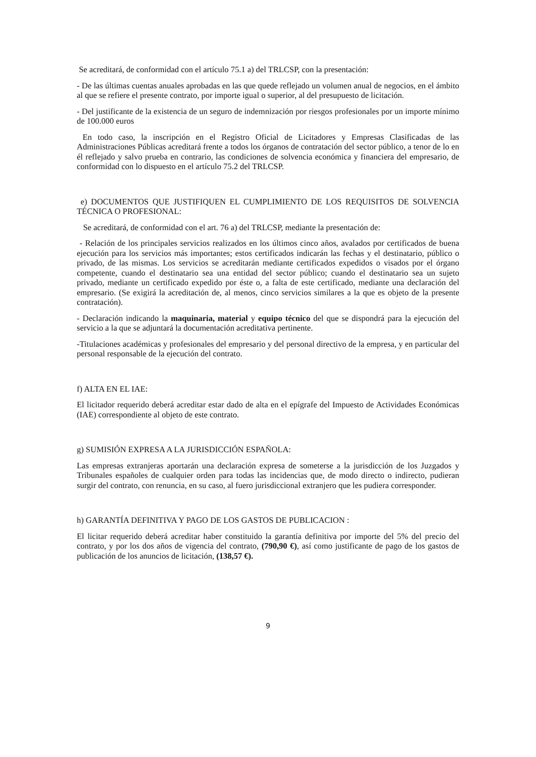Se acreditará, de conformidad con el artículo 75.1 a) del TRLCSP, con la presentación:
- De las últimas cuentas anuales aprobadas en las que quede reflejado un volumen anual de negocios, en el ámbito al que se refiere el presente contrato, por importe igual o superior, al del presupuesto de licitación.
- Del justificante de la existencia de un seguro de indemnización por riesgos profesionales por un importe mínimo de 100.000 euros
En todo caso, la inscripción en el Registro Oficial de Licitadores y Empresas Clasificadas de las Administraciones Públicas acreditará frente a todos los órganos de contratación del sector público, a tenor de lo en él reflejado y salvo prueba en contrario, las condiciones de solvencia económica y financiera del empresario, de conformidad con lo dispuesto en el artículo 75.2 del TRLCSP.
e) DOCUMENTOS QUE JUSTIFIQUEN EL CUMPLIMIENTO DE LOS REQUISITOS DE SOLVENCIA TÉCNICA O PROFESIONAL:
Se acreditará, de conformidad con el art. 76 a) del TRLCSP, mediante la presentación de:
- Relación de los principales servicios realizados en los últimos cinco años, avalados por certificados de buena ejecución para los servicios más importantes; estos certificados indicarán las fechas y el destinatario, público o privado, de las mismas. Los servicios se acreditarán mediante certificados expedidos o visados por el órgano competente, cuando el destinatario sea una entidad del sector público; cuando el destinatario sea un sujeto privado, mediante un certificado expedido por éste o, a falta de este certificado, mediante una declaración del empresario. (Se exigirá la acreditación de, al menos, cinco servicios similares a la que es objeto de la presente contratación).
- Declaración indicando la maquinaria, material y equipo técnico del que se dispondrá para la ejecución del servicio a la que se adjuntará la documentación acreditativa pertinente.
-Titulaciones académicas y profesionales del empresario y del personal directivo de la empresa, y en particular del personal responsable de la ejecución del contrato.
f) ALTA EN EL IAE:
El licitador requerido deberá acreditar estar dado de alta en el epígrafe del Impuesto de Actividades Económicas (IAE) correspondiente al objeto de este contrato.
g) SUMISIÓN EXPRESA A LA JURISDICCIÓN ESPAÑOLA:
Las empresas extranjeras aportarán una declaración expresa de someterse a la jurisdicción de los Juzgados y Tribunales españoles de cualquier orden para todas las incidencias que, de modo directo o indirecto, pudieran surgir del contrato, con renuncia, en su caso, al fuero jurisdiccional extranjero que les pudiera corresponder.
h) GARANTÍA DEFINITIVA Y PAGO DE LOS GASTOS DE PUBLICACION :
El licitar requerido deberá acreditar haber constituido la garantía definitiva por importe del 5% del precio del contrato, y por los dos años de vigencia del contrato, (790,90 €), así como justificante de pago de los gastos de publicación de los anuncios de licitación, (138,57 €).
9